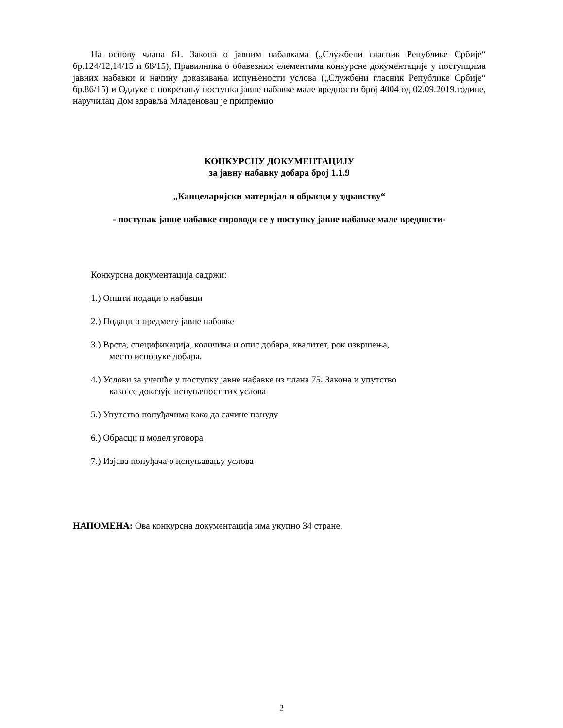На основу члана 61. Закона о јавним набавкама („Службени гласник Републике Србије“ бр.124/12,14/15 и 68/15), Правилника о обавезним елементима конкурсне документације у поступцима јавних набавки и начину доказивања испуњености услова („Службени гласник Републике Србије“ бр.86/15) и Одлуке о покретању поступка јавне набавке мале вредности број 4004 од 02.09.2019.године, наручилац Дом здравља Младеновац је припремио
КОНКУРСНУ ДОКУМЕНТАЦИЈУ
за јавну набавку добара број 1.1.9
„Канцеларијски материјал и обрасци у здравству“
- поступак јавне набавке спроводи се у поступку јавне набавке мале вредности-
Конкурсна документација садржи:
1.) Општи подаци о набавци
2.) Подаци о предмету јавне набавке
3.) Врста, спецификација, количина и опис добара, квалитет, рок извршења,
место испоруке добара.
4.) Услови за учешће у поступку јавне набавке из члана 75. Закона и упутство
како се доказује испуњеност тих услова
5.) Упутство понуђачима како да сачине понуду
6.) Обрасци и модел уговора
7.) Изјава понуђача о испуњавању услова
НАПОМЕНА: Ова конкурсна документација има укупно 34 стране.
2